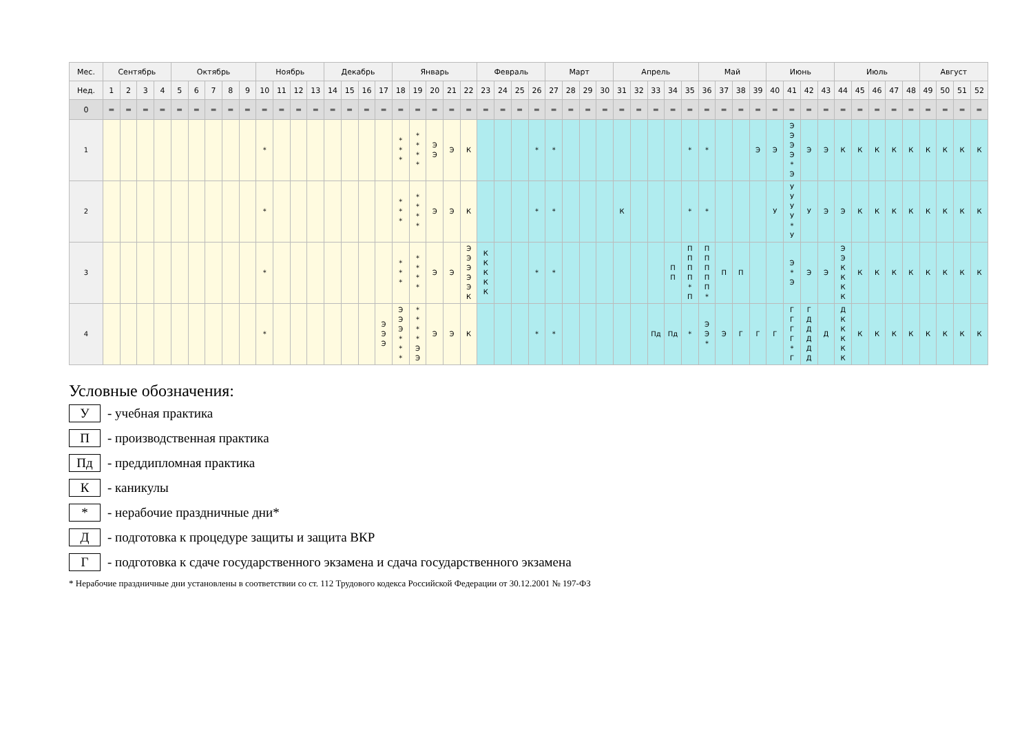| Мес. | Сентябрь | | | | Октябрь | | | | | Ноябрь | | | | Декабрь | | | | Январь | | | | | Февраль | | | | Март | | | | Апрель | | | | | Май | | | | Июнь | | | | Июль | | | | | Август | | | |
| --- | --- | --- | --- | --- | --- | --- | --- | --- | --- | --- | --- | --- | --- | --- | --- | --- | --- | --- | --- | --- | --- | --- | --- | --- | --- | --- | --- | --- | --- | --- | --- | --- | --- | --- | --- | --- | --- | --- | --- | --- | --- | --- | --- | --- | --- | --- | --- | --- | --- | --- | --- | --- |
| Нед. | 1 | 2 | 3 | 4 | 5 | 6 | 7 | 8 | 9 | 10 | 11 | 12 | 13 | 14 | 15 | 16 | 17 | 18 | 19 | 20 | 21 | 22 | 23 | 24 | 25 | 26 | 27 | 28 | 29 | 30 | 31 | 32 | 33 | 34 | 35 | 36 | 37 | 38 | 39 | 40 | 41 | 42 | 43 | 44 | 45 | 46 | 47 | 48 | 49 | 50 | 51 | 52 |
| 0 | = | = | = | = | = | = | = | = | = | = | = | = | = | = | = | = | = | = | = | = | = | = | = | = | = | = | = | = | = | = | = | = | = | = | = | = | = | = | = | = | = | = | = | = | = | = | = | = | = | = | = | = |
| 1 | | | | | | | | | | * | | | | | | | | * * * | * * * * | Э Э | Э | К | | | | * | * | | | | | | | | * | * | | | Э | Э | Э Э Э Э * Э | Э | Э | К | К | К | К | К | К | К | К | К |
| 2 | | | | | | | | | | * | | | | | | | | * * * | * * * * | Э | Э | К | | | | * | * | | | | К | | | | * | * | | | | У | У У У У * У | У | Э | Э | К | К | К | К | К | К | К | К |
| 3 | | | | | | | | | | * | | | | | | | | * * * | * * * * | Э | Э | Э Э Э Э Э К | К К К К К | | | * | * | | | | | | | П П | П П П П * П | П П П П П * | П | П | | | Э * Э | Э | Э | Э Э К К К К | К | К | К | К | К | К | К | К |
| 4 | | | | | | | | | | * | | | | | | | Э Э Э | Э Э Э * * * | * * * * Э Э | Э | Э | К | | | | * | * | | | | | | Пд | Пд | * | Э Э * | Э | Г | Г | Г | Г Г Г Г * Г | Г Д Д Д Д Д | Д | Д К К К К К | К | К | К | К | К | К | К | К |
Условные обозначения:
У
- учебная практика
П
- производственная практика
Пд
- преддипломная практика
К
- каникулы
*
- нерабочие праздничные дни*
Д
- подготовка к процедуре защиты и защита ВКР
Г
- подготовка к сдаче государственного экзамена и сдача государственного экзамена
* Нерабочие праздничные дни установлены в соответствии со ст. 112 Трудового кодекса Российской Федерации от 30.12.2001 № 197-ФЗ